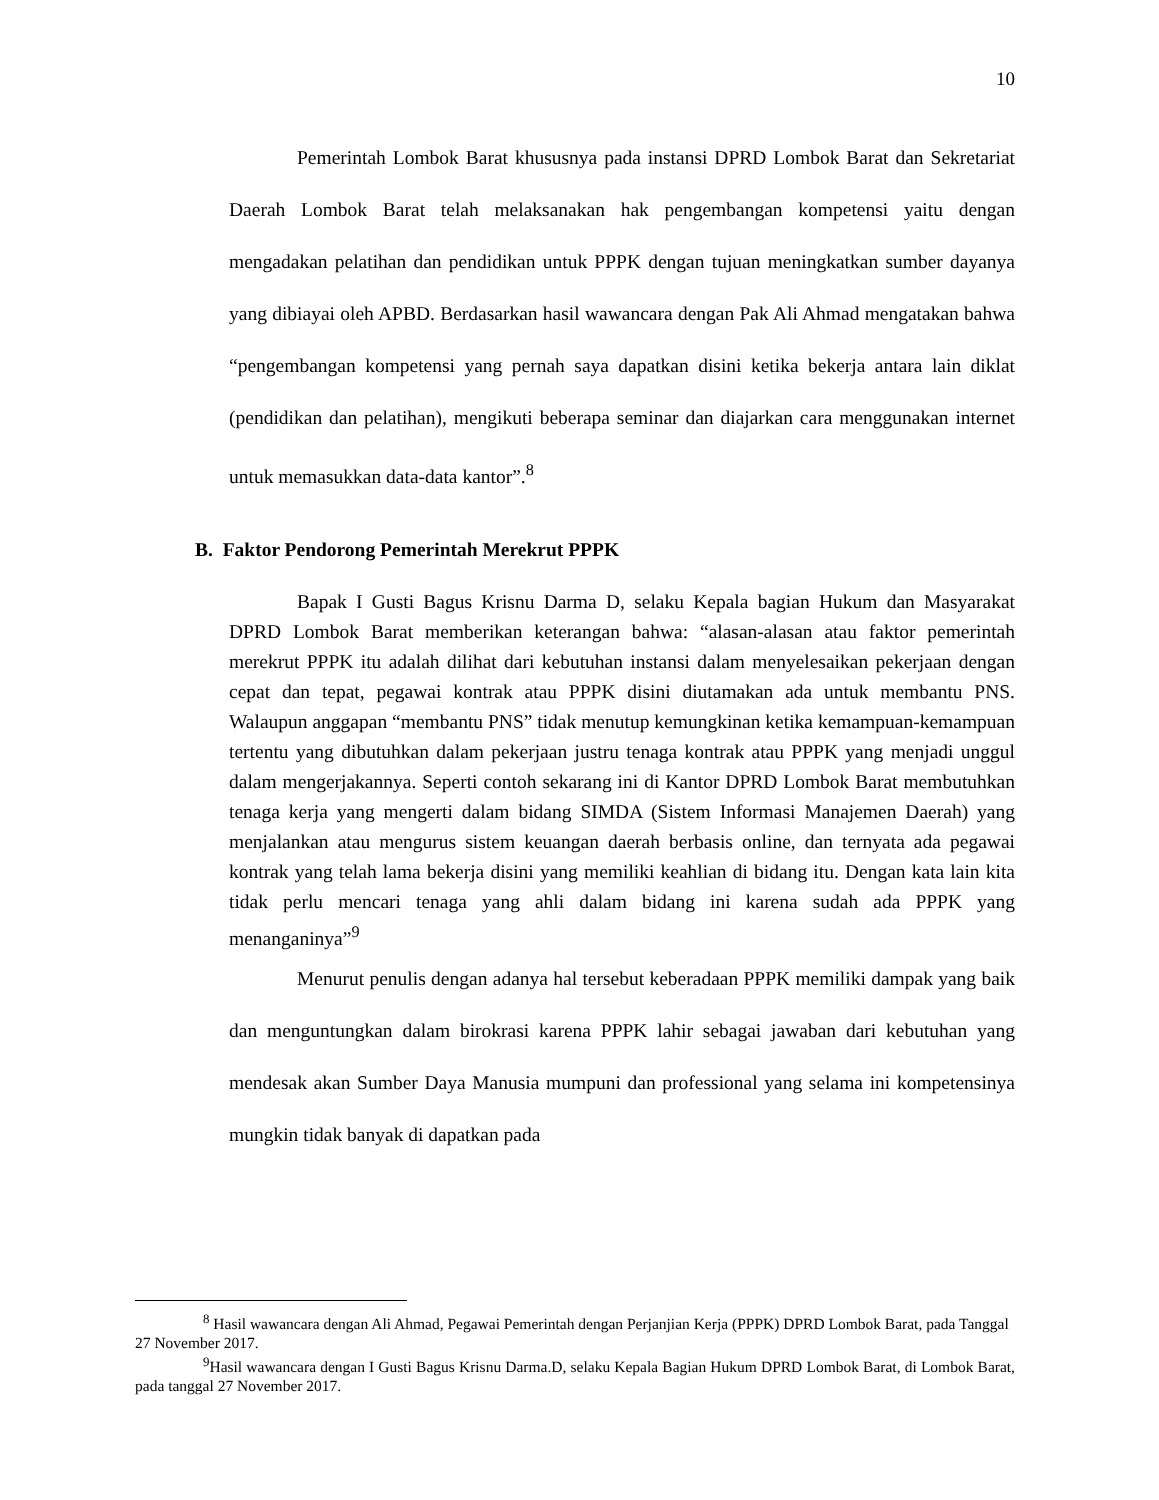10
Pemerintah Lombok Barat khususnya pada instansi DPRD Lombok Barat dan Sekretariat Daerah Lombok Barat telah melaksanakan hak pengembangan kompetensi yaitu dengan mengadakan pelatihan dan pendidikan untuk PPPK dengan tujuan meningkatkan sumber dayanya yang dibiayai oleh APBD. Berdasarkan hasil wawancara dengan Pak Ali Ahmad mengatakan bahwa “pengembangan kompetensi yang pernah saya dapatkan disini ketika bekerja antara lain diklat (pendidikan dan pelatihan), mengikuti beberapa seminar dan diajarkan cara menggunakan internet untuk memasukkan data-data kantor”.<sup>8</sup>
B. Faktor Pendorong Pemerintah Merekrut PPPK
Bapak I Gusti Bagus Krisnu Darma D, selaku Kepala bagian Hukum dan Masyarakat DPRD Lombok Barat memberikan keterangan bahwa: “alasan-alasan atau faktor pemerintah merekrut PPPK itu adalah dilihat dari kebutuhan instansi dalam menyelesaikan pekerjaan dengan cepat dan tepat, pegawai kontrak atau PPPK disini diutamakan ada untuk membantu PNS. Walaupun anggapan “membantu PNS” tidak menutup kemungkinan ketika kemampuan-kemampuan tertentu yang dibutuhkan dalam pekerjaan justru tenaga kontrak atau PPPK yang menjadi unggul dalam mengerjakannya. Seperti contoh sekarang ini di Kantor DPRD Lombok Barat membutuhkan tenaga kerja yang mengerti dalam bidang SIMDA (Sistem Informasi Manajemen Daerah) yang menjalankan atau mengurus sistem keuangan daerah berbasis online, dan ternyata ada pegawai kontrak yang telah lama bekerja disini yang memiliki keahlian di bidang itu. Dengan kata lain kita tidak perlu mencari tenaga yang ahli dalam bidang ini karena sudah ada PPPK yang menanganinya”<sup>9</sup>
Menurut penulis dengan adanya hal tersebut keberadaan PPPK memiliki dampak yang baik dan menguntungkan dalam birokrasi karena PPPK lahir sebagai jawaban dari kebutuhan yang mendesak akan Sumber Daya Manusia mumpuni dan professional yang selama ini kompetensinya mungkin tidak banyak di dapatkan pada
<sup>8</sup> Hasil wawancara dengan Ali Ahmad, Pegawai Pemerintah dengan Perjanjian Kerja (PPPK) DPRD Lombok Barat, pada Tanggal 27 November 2017.
<sup>9</sup> Hasil wawancara dengan I Gusti Bagus Krisnu Darma.D, selaku Kepala Bagian Hukum DPRD Lombok Barat, di Lombok Barat, pada tanggal 27 November 2017.